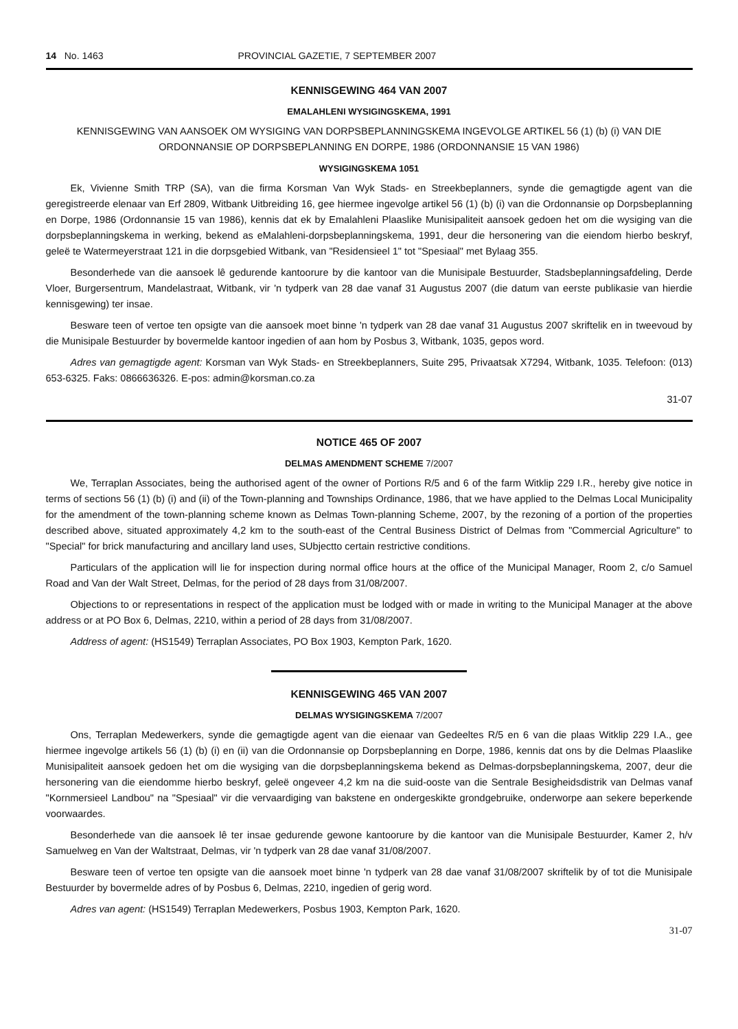14 No. 1463 PROVINCIAL GAZETIE, 7 SEPTEMBER 2007
KENNISGEWING 464 VAN 2007
EMALAHLENI WYSIGINGSKEMA, 1991
KENNISGEWING VAN AANSOEK OM WYSIGING VAN DORPSBEPLANNINGSKEMA INGEVOLGE ARTIKEL 56 (1) (b) (i) VAN DIE ORDONNANSIE OP DORPSBEPLANNING EN DORPE, 1986 (ORDONNANSIE 15 VAN 1986)
WYSIGINGSKEMA 1051
Ek, Vivienne Smith TRP (SA), van die firma Korsman Van Wyk Stads- en Streekbeplanners, synde die gemagtigde agent van die geregistreerde elenaar van Erf 2809, Witbank Uitbreiding 16, gee hiermee ingevolge artikel 56 (1) (b) (i) van die Ordonnansie op Dorpsbeplanning en Dorpe, 1986 (Ordonnansie 15 van 1986), kennis dat ek by Emalahleni Plaaslike Munisipaliteit aansoek gedoen het om die wysiging van die dorpsbeplanningskema in werking, bekend as eMalahleni-dorpsbeplanningskema, 1991, deur die hersonering van die eiendom hierbo beskryf, geleë te Watermeyerstraat 121 in die dorpsgebied Witbank, van "Residensieel 1" tot "Spesiaal" met Bylaag 355.
Besonderhede van die aansoek lê gedurende kantoorure by die kantoor van die Munisipale Bestuurder, Stadsbeplanningsafdeling, Derde Vloer, Burgersentrum, Mandelastraat, Witbank, vir 'n tydperk van 28 dae vanaf 31 Augustus 2007 (die datum van eerste publikasie van hierdie kennisgewing) ter insae.
Besware teen of vertoe ten opsigte van die aansoek moet binne 'n tydperk van 28 dae vanaf 31 Augustus 2007 skriftelik en in tweevoud by die Munisipale Bestuurder by bovermelde kantoor ingedien of aan hom by Posbus 3, Witbank, 1035, gepos word.
Adres van gemagtigde agent: Korsman van Wyk Stads- en Streekbeplanners, Suite 295, Privaatsak X7294, Witbank, 1035. Telefoon: (013) 653-6325. Faks: 0866636326. E-pos: admin@korsman.co.za
31-07
NOTICE 465 OF 2007
DELMAS AMENDMENT SCHEME 7/2007
We, Terraplan Associates, being the authorised agent of the owner of Portions R/5 and 6 of the farm Witklip 229 I.R., hereby give notice in terms of sections 56 (1) (b) (i) and (ii) of the Town-planning and Townships Ordinance, 1986, that we have applied to the Delmas Local Municipality for the amendment of the town-planning scheme known as Delmas Town-planning Scheme, 2007, by the rezoning of a portion of the properties described above, situated approximately 4,2 km to the south-east of the Central Business District of Delmas from "Commercial Agriculture" to "Special" for brick manufacturing and ancillary land uses, SUbjectto certain restrictive conditions.
Particulars of the application will lie for inspection during normal office hours at the office of the Municipal Manager, Room 2, c/o Samuel Road and Van der Walt Street, Delmas, for the period of 28 days from 31/08/2007.
Objections to or representations in respect of the application must be lodged with or made in writing to the Municipal Manager at the above address or at PO Box 6, Delmas, 2210, within a period of 28 days from 31/08/2007.
Address of agent: (HS1549) Terraplan Associates, PO Box 1903, Kempton Park, 1620.
KENNISGEWING 465 VAN 2007
DELMAS WYSIGINGSKEMA 7/2007
Ons, Terraplan Medewerkers, synde die gemagtigde agent van die eienaar van Gedeeltes R/5 en 6 van die plaas Witklip 229 I.A., gee hiermee ingevolge artikels 56 (1) (b) (i) en (ii) van die Ordonnansie op Dorpsbeplanning en Dorpe, 1986, kennis dat ons by die Delmas Plaaslike Munisipaliteit aansoek gedoen het om die wysiging van die dorpsbeplanningskema bekend as Delmas-dorpsbeplanningskema, 2007, deur die hersonering van die eiendomme hierbo beskryf, geleë ongeveer 4,2 km na die suid-ooste van die Sentrale Besigheidsdistrik van Delmas vanaf "Kornmersieel Landbou" na "Spesiaal" vir die vervaardiging van bakstene en ondergeskikte grondgebruike, onderworpe aan sekere beperkende voorwaardes.
Besonderhede van die aansoek lê ter insae gedurende gewone kantoorure by die kantoor van die Munisipale Bestuurder, Kamer 2, h/v Samuelweg en Van der Waltstraat, Delmas, vir 'n tydperk van 28 dae vanaf 31/08/2007.
Besware teen of vertoe ten opsigte van die aansoek moet binne 'n tydperk van 28 dae vanaf 31/08/2007 skriftelik by of tot die Munisipale Bestuurder by bovermelde adres of by Posbus 6, Delmas, 2210, ingedien of gerig word.
Adres van agent: (HS1549) Terraplan Medewerkers, Posbus 1903, Kempton Park, 1620.
31-07